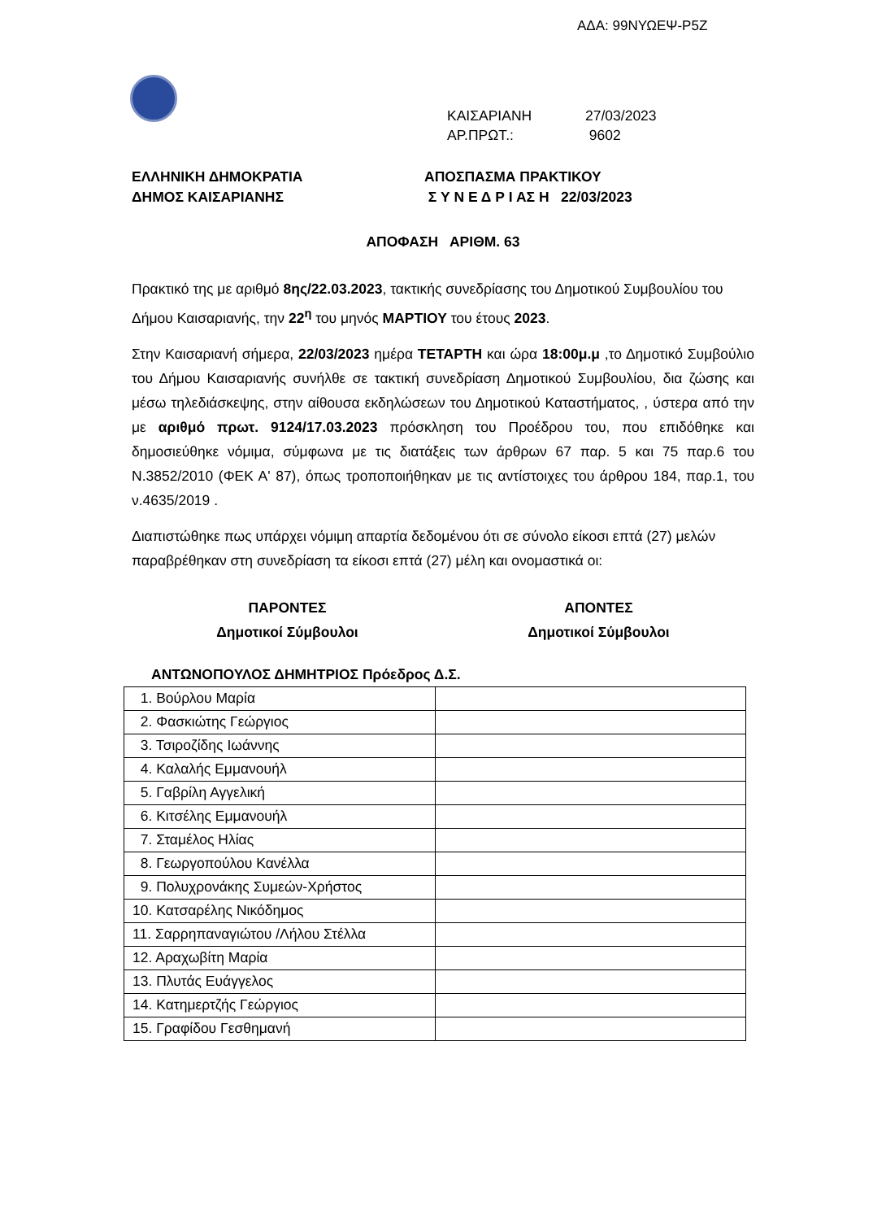ΑΔΑ: 99ΝΥΩΕΨ-Ρ5Ζ
ΚΑΙΣΑΡΙΑΝΗ 27/03/2023
ΑΡ.ΠΡΩΤ.: 9602
ΕΛΛΗΝΙΚΗ ΔΗΜΟΚΡΑΤΙΑ
ΔΗΜΟΣ ΚΑΙΣΑΡΙΑΝΗΣ
ΑΠΟΣΠΑΣΜΑ ΠΡΑΚΤΙΚΟΥ
Σ Υ Ν Ε Δ Ρ Ι ΑΣ Η 22/03/2023
ΑΠΟΦΑΣΗ ΑΡΙΘΜ. 63
Πρακτικό της με αριθμό 8ης/22.03.2023, τακτικής συνεδρίασης του Δημοτικού Συμβουλίου του Δήμου Καισαριανής, την 22<sup>η</sup> του μηνός ΜΑΡΤΙΟΥ του έτους 2023.
Στην Καισαριανή σήμερα, 22/03/2023 ημέρα ΤΕΤΑΡΤΗ και ώρα 18:00μ.μ ,το Δημοτικό Συμβούλιο του Δήμου Καισαριανής συνήλθε σε τακτική συνεδρίαση Δημοτικού Συμβουλίου, δια ζώσης και μέσω τηλεδιάσκεψης, στην αίθουσα εκδηλώσεων του Δημοτικού Καταστήματος, , ύστερα από την με αριθμό πρωτ. 9124/17.03.2023 πρόσκληση του Προέδρου του, που επιδόθηκε και δημοσιεύθηκε νόμιμα, σύμφωνα με τις διατάξεις των άρθρων 67 παρ. 5 και 75 παρ.6 του Ν.3852/2010 (ΦΕΚ Α' 87), όπως τροποποιήθηκαν με τις αντίστοιχες του άρθρου 184, παρ.1, του ν.4635/2019 .
Διαπιστώθηκε πως υπάρχει νόμιμη απαρτία δεδομένου ότι σε σύνολο είκοσι επτά (27) μελών παραβρέθηκαν στη συνεδρίαση τα είκοσι επτά (27) μέλη και ονομαστικά οι:
ΠΑΡΟΝΤΕΣ
Δημοτικοί Σύμβουλοι
ΑΠΟΝΤΕΣ
Δημοτικοί Σύμβουλοι
ΑΝΤΩΝΟΠΟΥΛΟΣ ΔΗΜΗΤΡΙΟΣ Πρόεδρος Δ.Σ.
| 1. Βούρλου Μαρία | |
| 2. Φασκιώτης Γεώργιος | |
| 3. Τσιροζίδης Ιωάννης | |
| 4. Καλαλής Εμμανουήλ | |
| 5. Γαβρίλη Αγγελική | |
| 6. Κιτσέλης Εμμανουήλ | |
| 7. Σταμέλος Ηλίας | |
| 8. Γεωργοπούλου Κανέλλα | |
| 9. Πολυχρονάκης Συμεών-Χρήστος | |
| 10. Κατσαρέλης Νικόδημος | |
| 11. Σαρρηπαναγιώτου /Λήλου Στέλλα | |
| 12. Αραχωβίτη Μαρία | |
| 13. Πλυτάς Ευάγγελος | |
| 14. Κατημερτζής Γεώργιος | |
| 15. Γραφίδου Γεσθημανή | |